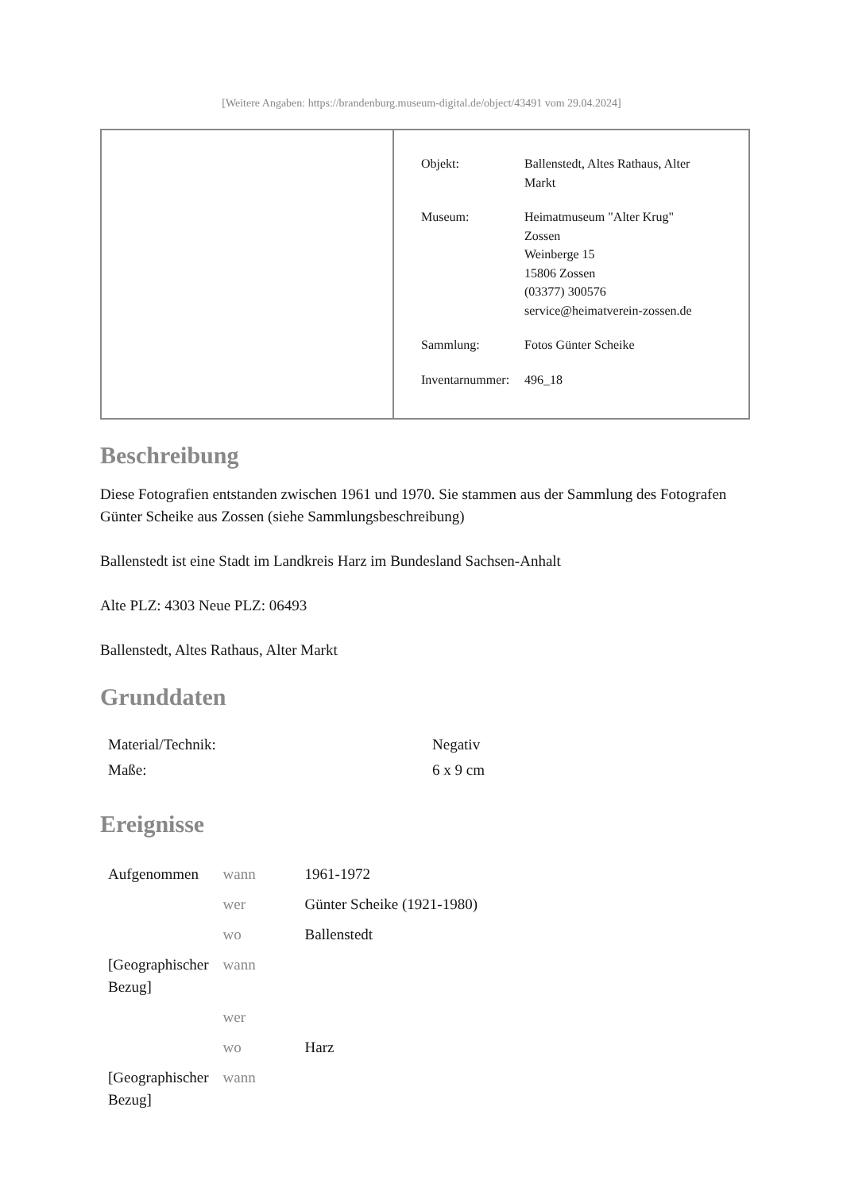[Weitere Angaben: https://brandenburg.museum-digital.de/object/43491 vom 29.04.2024]
| Objekt: | Ballenstedt, Altes Rathaus, Alter Markt |
| Museum: | Heimatmuseum "Alter Krug" Zossen Weinberge 15 15806 Zossen (03377) 300576 service@heimatverein-zossen.de |
| Sammlung: | Fotos Günter Scheike |
| Inventarnummer: | 496_18 |
Beschreibung
Diese Fotografien entstanden zwischen 1961 und 1970. Sie stammen aus der Sammlung des Fotografen Günter Scheike aus Zossen (siehe Sammlungsbeschreibung)
Ballenstedt ist eine Stadt im Landkreis Harz im Bundesland Sachsen-Anhalt
Alte PLZ: 4303 Neue PLZ: 06493
Ballenstedt, Altes Rathaus, Alter Markt
Grunddaten
| Material/Technik: | Negativ |
| Maße: | 6 x 9 cm |
Ereignisse
| Aufgenommen | wann | 1961-1972 |
| | wer | Günter Scheike (1921-1980) |
| | wo | Ballenstedt |
| [Geographischer Bezug] | wann | |
| | wer | |
| | wo | Harz |
| [Geographischer Bezug] | wann | |